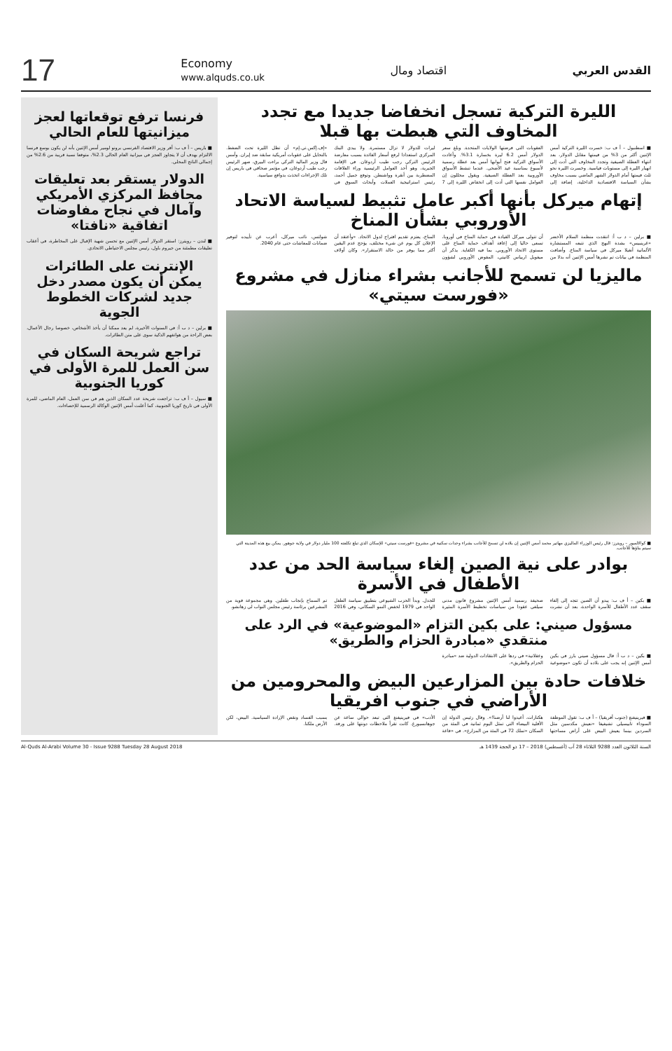17 Economy
www.alquds.co.uk اقتصاد ومال القدس العربي
الليرة التركية تسجل انخفاضا جديدا مع تجدد المخاوف التي هبطت بها قبلا
■ اسطنبول – أ ف ب: خسرت الليرة التركية أمس الإثنين أكثر من 3% من قيمتها مقابل الدولار، بعد انتهاء العطلة الصيفية وتجدد المخاوف التي أدت إلى انهيار الليرة إلى مستويات قياسية. وخسرت الليرة نحو ثلث قيمتها أمام الدولار الشهر الماضي بسبب مخاوف بشأن السياسة الاقتصادية الداخلية، إضافة إلى العقوبات التي فرضتها الولايات المتحدة. وبلغ سعر الدولار أمس 6.2 ليرة بخسارة 3.1%. وأعادت الأسواق التركية فتح أبوابها أمس بعد عطلة رسمية لأسبوع بمناسبة عيد الأضحى. عندما تنشط الأسواق الأوروبية بعد العطلة الصيفية. ويقول محللون إن العوامل نفسها التي أدت إلى انخفاض الليرة إلى 7 ليرات للدولار لا تزال مستمرة. ولا يبدي البنك المركزي استعدادا لرفع أسعار الفائدة بسبب معارضة الرئيس التركي رجب طيب أردوغان. في الإقامة الجبرية، وهو أحد العوامل الرئيسية وراء العلاقات المضطربة بين أنقرة وواشنطن. وتوقع جميل أحمد، رئيس استراتيجية العملات وأبحاث السوق في «إف.إكس.تي.إم» أن تظل الليرة تحت الضغط. بالتحايل على عقوبات أمريكية سابقة ضد إيران. وأمس قال وزير المالية التركي براءت البيرق، صهر الرئيس رجب طيب أردوغان، في مؤتمر صحافي في باريس إن تلك الإجراءات اتخذت بدوافع سياسية.
إتهام ميركل بأنها أكبر عامل تثبيط لسياسة الاتحاد الأوروبي بشأن المناخ
■ برلين – د ب أ: انتقدت منظمة السلام الأخضر «غرينبيس» بشدة النهج الذي تتبعه المستشارة الألمانية أنغيلا ميركل في سياسة المناخ. وأضافت المنظمة في بيانات تم نشرها أمس الإثنين أنه بدلا من أن تتولى ميركل القيادة في حماية المناخ في أوروبا، تسعى حاليا إلى إعاقة أهداف حماية المناخ على مستوى الاتحاد الأوروبي. بما فيه الكفاية. يذكر أن ميغويل اريياس كانيتي، المفوض الأوروبي لشؤون المناخ، يعتزم تقديم اقتراح لدول الاتحاد. «وأعتقد أن الإعلان كل يوم عن شيء مختلف، يؤجج عدم اليقين أكثر مما يوفر من حالة الاستقرار». وكان أولاف شولتس، نائب ميركل، أعرب عن تأييده لتوفير ضمانات للمعاشات حتى عام 2040.
ماليزيا لن تسمح للأجانب بشراء منازل في مشروع «فورست سيتي»
■ كوالالمبور – رويترز: قال رئيس الوزراء الماليزي مهاتير محمد أمس الإثنين إن بلاده لن تسمح للأجانب بشراء وحدات سكنية في مشروع «فورست سيتي» للإسكان الذي تبلغ تكلفته 100 مليار دولار في ولاية جوهور. يمكن بيع هذه المدينة التي سيتم بناؤها للأجانب.
بوادر على نية الصين إلغاء سياسة الحد من عدد الأطفال في الأسرة
■ بكين – أ ف ب: يبدو أن الصين تتجه إلى إلغاء سقف عدد الأطفال للأسرة الواحدة، بعد أن نشرت صحيفة رسمية أمس الإثنين مشروع قانون مدني سيلغي عقودا من سياسات تخطيط الأسرة المثيرة للجدل. وبدأ الحزب الشيوعي بتطبيق سياسة الطفل الواحد في 1979 لخفض النمو السكاني، وفي 2016 تم السماح بإنجاب طفلين. وهي مجموعة قوية من المشرعين برئاسة رئيس مجلس النواب لي زهانشو.
مسؤول صيني: على بكين التزام «الموضوعية» في الرد على منتقدي «مبادرة الحزام والطريق»
■ بكين – د ب أ: قال مسؤول صيني بارز في بكين أمس الإثنين إنه يجب على بلاده أن تكون «موضوعية وعقلانية» في ردها على الانتقادات الدولية ضد «مبادرة الحزام والطريق».
خلافات حادة بين المزارعين البيض والمحرومين من الأراضي في جنوب افريقيا
■ فيرينيغنغ (جنوب أفريقيا) – أ ف ب: تقول الموظفة السوداء تابيسيلي تشيغيغا «نعيش مكدسين مثل السردين بينما يعيش البيض على أراض مساحتها هكتارات، أعيدوا لنا أرضنا!». وقال رئيس الدولة إن الأقلية البيضاء التي تمثل اليوم ثمانية في المئة من السكان «تملك 72 في المئة من المزارع». في «قاعة الأدب» في فيرينيغنغ التي تبعد حوالي ساعة عن جوهانسبورغ. كانت تقرأ ملاحظات دونتها على ورقة. بسبب الفساد ونقص الإرادة السياسية. البيض، لكن الأرض ملكنا.
فرنسا ترفع توقعاتها لعجز ميزانيتها للعام الحالي
■ باريس – أ ف ب: أقر وزير الاقتصاد الفرنسي برونو لومير أمس الإثنين بأنه لن يكون بوسع فرنسا الالتزام بهدف أن لا يتجاوز العجز في ميزانية العام الحالي 2.3%، متوقعا نسبة قريبة من 2.6% من إجمالي الناتج المحلي.
الدولار يستقر بعد تعليقات محافظ المركزي الأمريكي وآمال في نجاح مفاوضات اتفاقية «نافتا»
■ لندن – رويترز: استقر الدولار أمس الإثنين مع تحسن شهية الإقبال على المخاطرة، في أعقاب تعليقات مطمئنة من جيروم باول، رئيس مجلس الاحتياطي الاتحادي.
الإنترنت على الطائرات يمكن أن يكون مصدر دخل جديد لشركات الخطوط الجوية
■ برلين – د ب أ: في السنوات الأخيرة، لم يعد ممكنا أن يأخذ الأشخاص، خصوصا رجال الأعمال، بعض الراحة من هواتفهم الذكية سوى على متن الطائرات.
تراجع شريحة السكان في سن العمل للمرة الأولى في كوريا الجنوبية
■ سيول – أ ف ب: تراجعت شريحة عدد السكان الذين هم في سن العمل، العام الماضي، للمرة الأولى في تاريخ كوريا الجنوبية، كما أعلنت أمس الإثنين الوكالة الرسمية للإحصاءات.
Al-Quds Al-Arabi Volume 30 - Issue 9288 Tuesday 28 August 2018 السنة الثلاثون العدد 9288 الثلاثاء 28 آب (أغسطس) 2018 – 17 ذو الحجة 1439 هـ